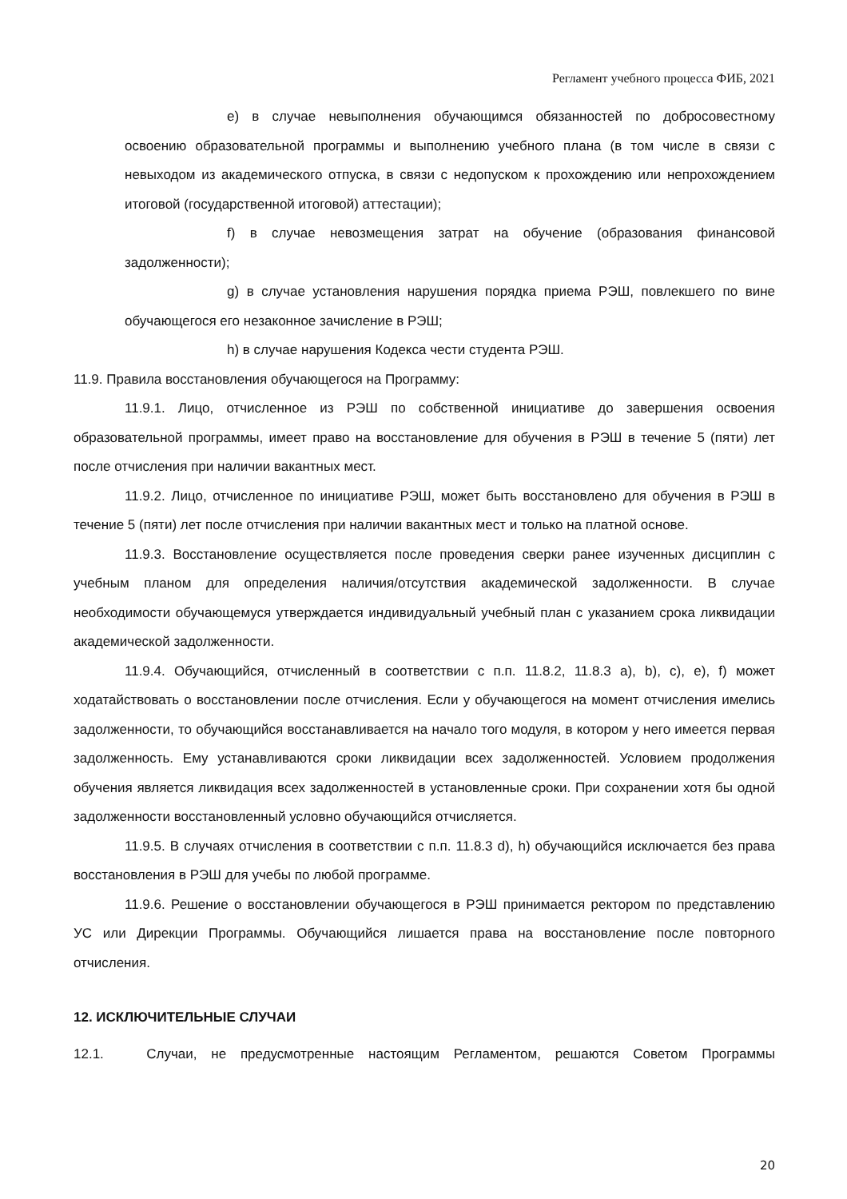Регламент учебного процесса ФИБ, 2021
e) в случае невыполнения обучающимся обязанностей по добросовестному освоению образовательной программы и выполнению учебного плана (в том числе в связи с невыходом из академического отпуска, в связи с недопуском к прохождению или непрохождением итоговой (государственной итоговой) аттестации);
f) в случае невозмещения затрат на обучение (образования финансовой задолженности);
g) в случае установления нарушения порядка приема РЭШ, повлекшего по вине обучающегося его незаконное зачисление в РЭШ;
h) в случае нарушения Кодекса чести студента РЭШ.
11.9. Правила восстановления обучающегося на Программу:
11.9.1. Лицо, отчисленное из РЭШ по собственной инициативе до завершения освоения образовательной программы, имеет право на восстановление для обучения в РЭШ в течение 5 (пяти) лет после отчисления при наличии вакантных мест.
11.9.2. Лицо, отчисленное по инициативе РЭШ, может быть восстановлено для обучения в РЭШ в течение 5 (пяти) лет после отчисления при наличии вакантных мест и только на платной основе.
11.9.3. Восстановление осуществляется после проведения сверки ранее изученных дисциплин с учебным планом для определения наличия/отсутствия академической задолженности. В случае необходимости обучающемуся утверждается индивидуальный учебный план с указанием срока ликвидации академической задолженности.
11.9.4. Обучающийся, отчисленный в соответствии с п.п. 11.8.2, 11.8.3 a), b), c), e), f) может ходатайствовать о восстановлении после отчисления. Если у обучающегося на момент отчисления имелись задолженности, то обучающийся восстанавливается на начало того модуля, в котором у него имеется первая задолженность. Ему устанавливаются сроки ликвидации всех задолженностей. Условием продолжения обучения является ликвидация всех задолженностей в установленные сроки. При сохранении хотя бы одной задолженности восстановленный условно обучающийся отчисляется.
11.9.5. В случаях отчисления в соответствии с п.п. 11.8.3 d), h) обучающийся исключается без права восстановления в РЭШ для учебы по любой программе.
11.9.6. Решение о восстановлении обучающегося в РЭШ принимается ректором по представлению УС или Дирекции Программы. Обучающийся лишается права на восстановление после повторного отчисления.
12. ИСКЛЮЧИТЕЛЬНЫЕ СЛУЧАИ
12.1. Случаи, не предусмотренные настоящим Регламентом, решаются Советом Программы
20